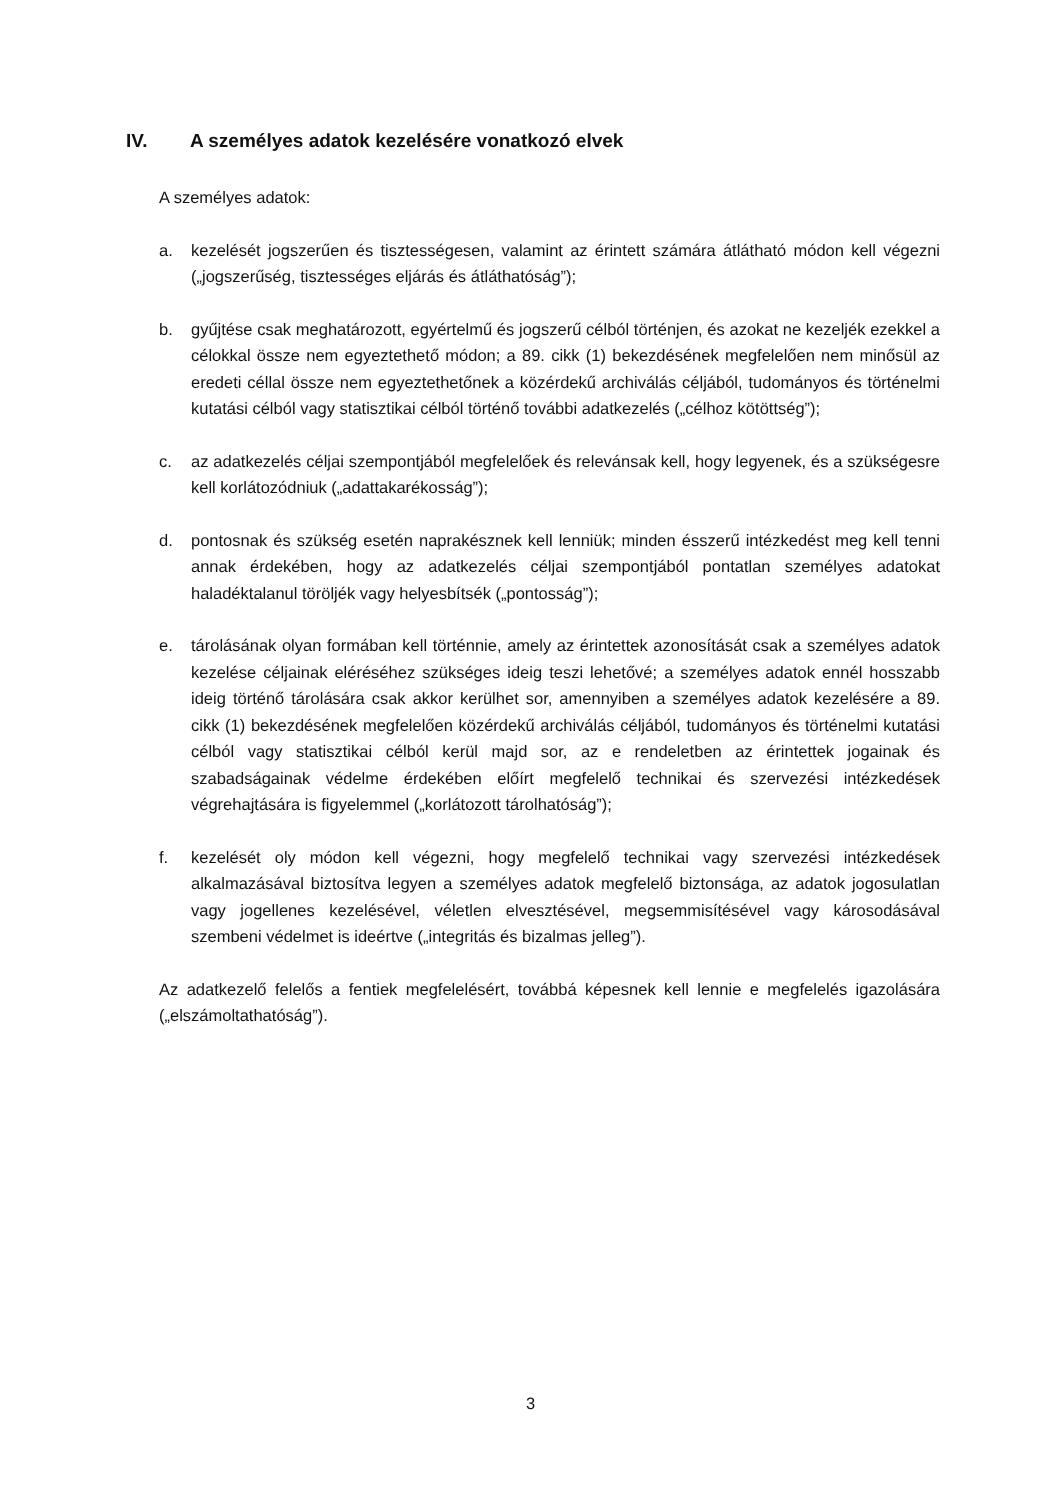IV. A személyes adatok kezelésére vonatkozó elvek
A személyes adatok:
a. kezelését jogszerűen és tisztességesen, valamint az érintett számára átlátható módon kell végezni („jogszerűség, tisztességes eljárás és átláthatóság”);
b. gyűjtése csak meghatározott, egyértelmű és jogszerű célból történjen, és azokat ne kezeljék ezekkel a célokkal össze nem egyeztethető módon; a 89. cikk (1) bekezdésének megfelelően nem minősül az eredeti céllal össze nem egyeztethetőnek a közérdekű archiválás céljából, tudományos és történelmi kutatási célból vagy statisztikai célból történő további adatkezelés („célhoz kötöttség”);
c. az adatkezelés céljai szempontjából megfelelőek és relevánsak kell, hogy legyenek, és a szükségesre kell korlátozódniuk („adattakarékosság”);
d. pontosnak és szükség esetén naprakésznek kell lenniük; minden ésszerű intézkedést meg kell tenni annak érdekében, hogy az adatkezelés céljai szempontjából pontatlan személyes adatokat haladéktalanul töröljék vagy helyesbítsék („pontosság”);
e. tárolásának olyan formában kell történnie, amely az érintettek azonosítását csak a személyes adatok kezelése céljainak eléréséhez szükséges ideig teszi lehetővé; a személyes adatok ennél hosszabb ideig történő tárolására csak akkor kerülhet sor, amennyiben a személyes adatok kezelésére a 89. cikk (1) bekezdésének megfelelően közérdekű archiválás céljából, tudományos és történelmi kutatási célból vagy statisztikai célból kerül majd sor, az e rendeletben az érintettek jogainak és szabadságainak védelme érdekében előírt megfelelő technikai és szervezési intézkedések végrehajtására is figyelemmel („korlátozott tárolhatóság”);
f. kezelését oly módon kell végezni, hogy megfelelő technikai vagy szervezési intézkedések alkalmazásával biztosítva legyen a személyes adatok megfelelő biztonsága, az adatok jogosulatlan vagy jogellenes kezelésével, véletlen elvesztésével, megsemmisítésével vagy károsodásával szembeni védelmet is ideértve („integritás és bizalmas jelleg”).
Az adatkezelő felelős a fentiek megfelelésért, továbbá képesnek kell lennie e megfelelés igazolására („elszámoltathatóság”).
3